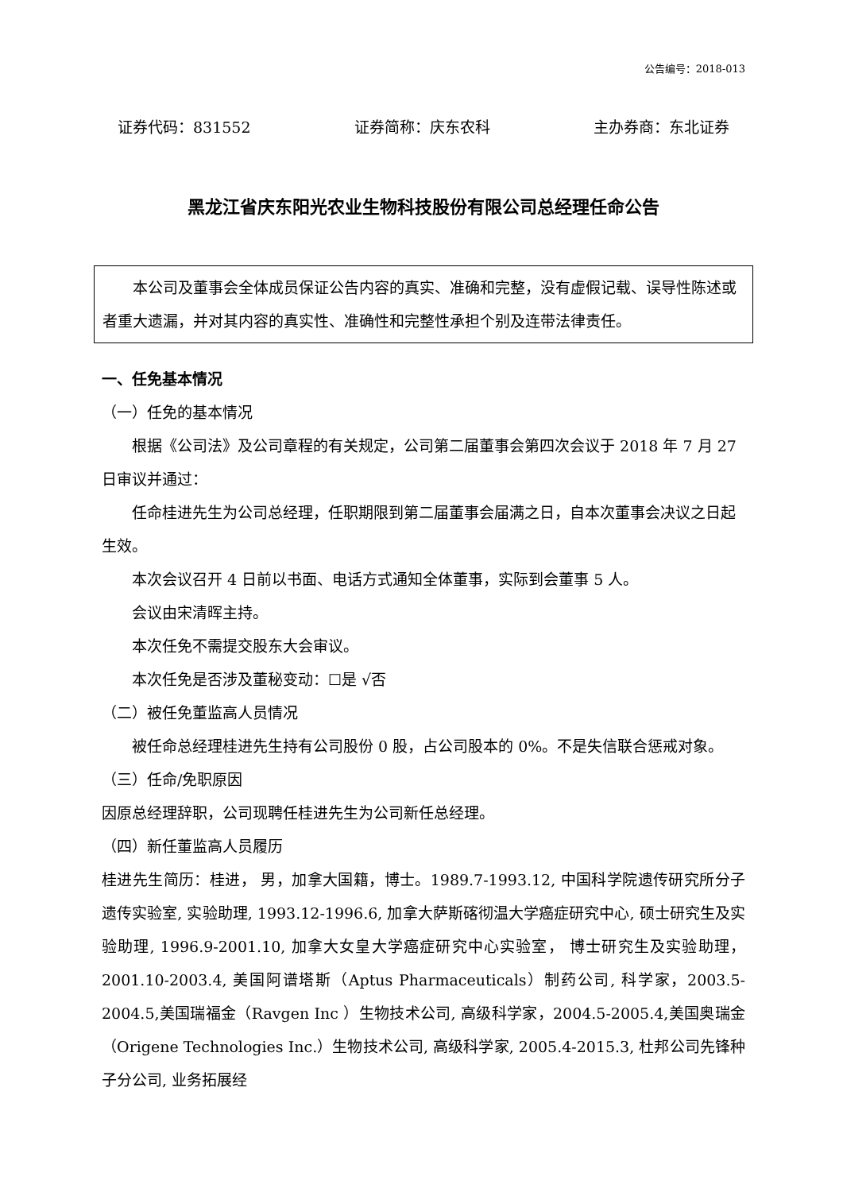公告编号：2018-013
证券代码：831552 证券简称：庆东农科 主办券商：东北证券
黑龙江省庆东阳光农业生物科技股份有限公司总经理任命公告
本公司及董事会全体成员保证公告内容的真实、准确和完整，没有虚假记载、误导性陈述或者重大遗漏，并对其内容的真实性、准确性和完整性承担个别及连带法律责任。
一、任免基本情况
（一）任免的基本情况
根据《公司法》及公司章程的有关规定，公司第二届董事会第四次会议于 2018 年 7 月 27 日审议并通过：
任命桂进先生为公司总经理，任职期限到第二届董事会届满之日，自本次董事会决议之日起生效。
本次会议召开 4 日前以书面、电话方式通知全体董事，实际到会董事 5 人。
会议由宋清晖主持。
本次任免不需提交股东大会审议。
本次任免是否涉及董秘变动：☐是 √否
（二）被任免董监高人员情况
被任命总经理桂进先生持有公司股份 0 股，占公司股本的 0%。不是失信联合惩戒对象。
（三）任命/免职原因
因原总经理辞职，公司现聘任桂进先生为公司新任总经理。
（四）新任董监高人员履历
桂进先生简历：桂进， 男，加拿大国籍，博士。1989.7-1993.12, 中国科学院遗传研究所分子遗传实验室, 实验助理, 1993.12-1996.6, 加拿大萨斯碦彻温大学癌症研究中心, 硕士研究生及实验助理, 1996.9-2001.10, 加拿大女皇大学癌症研究中心实验室， 博士研究生及实验助理， 2001.10-2003.4, 美国阿谱塔斯（Aptus Pharmaceuticals）制药公司, 科学家，2003.5-2004.5,美国瑞福金（Ravgen Inc ）生物技术公司, 高级科学家，2004.5-2005.4,美国奥瑞金（Origene Technologies Inc.）生物技术公司, 高级科学家, 2005.4-2015.3, 杜邦公司先锋种子分公司, 业务拓展经